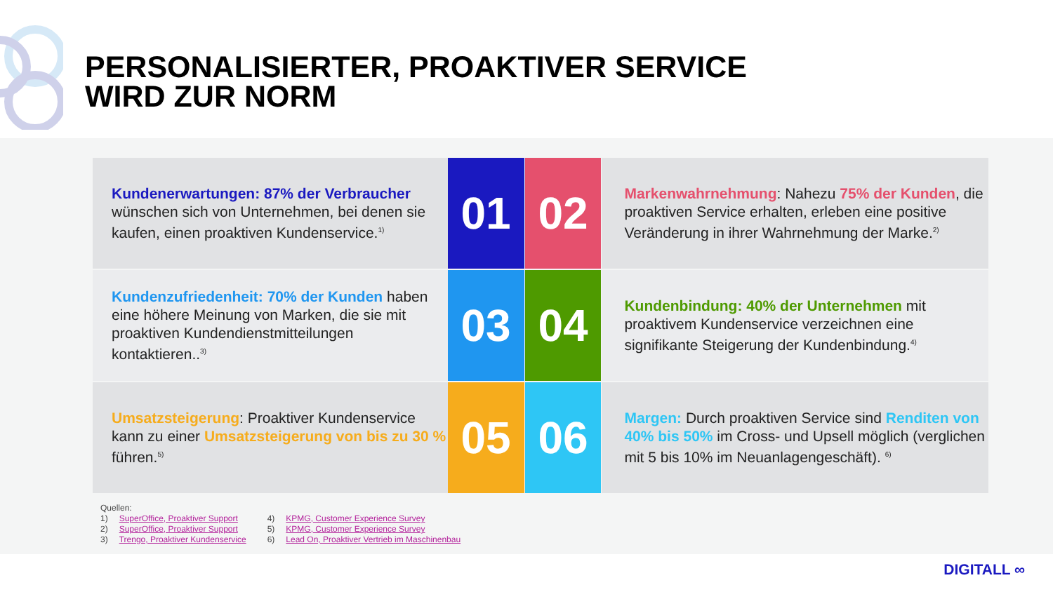PERSONALISIERTER, PROAKTIVER SERVICE
WIRD ZUR NORM
Kundenerwartungen: 87% der Verbraucher wünschen sich von Unternehmen, bei denen sie kaufen, einen proaktiven Kundenservice.<sup>1)</sup>
01 02
Markenwahrnehmung: Nahezu 75% der Kunden, die proaktiven Service erhalten, erleben eine positive Veränderung in ihrer Wahrnehmung der Marke.<sup>2)</sup>
Kundenzufriedenheit: 70% der Kunden haben eine höhere Meinung von Marken, die sie mit proaktiven Kundendienstmitteilungen kontaktieren..<sup>3)</sup>
03 04
Kundenbindung: 40% der Unternehmen mit proaktivem Kundenservice verzeichnen eine signifikante Steigerung der Kundenbindung.<sup>4)</sup>
Umsatzsteigerung: Proaktiver Kundenservice kann zu einer Umsatzsteigerung von bis zu 30 % führen.<sup>5)</sup>
05 06
Margen: Durch proaktiven Service sind Renditen von 40% bis 50% im Cross- und Upsell möglich (verglichen mit 5 bis 10% im Neuanlagengeschäft). <sup>6)</sup>
Quellen:
1) SuperOffice, Proaktiver Support
2) SuperOffice, Proaktiver Support
3) Trengo, Proaktiver Kundenservice
4) KPMG, Customer Experience Survey
5) KPMG, Customer Experience Survey
6) Lead On, Proaktiver Vertrieb im Maschinenbau
DIGITALL ∞